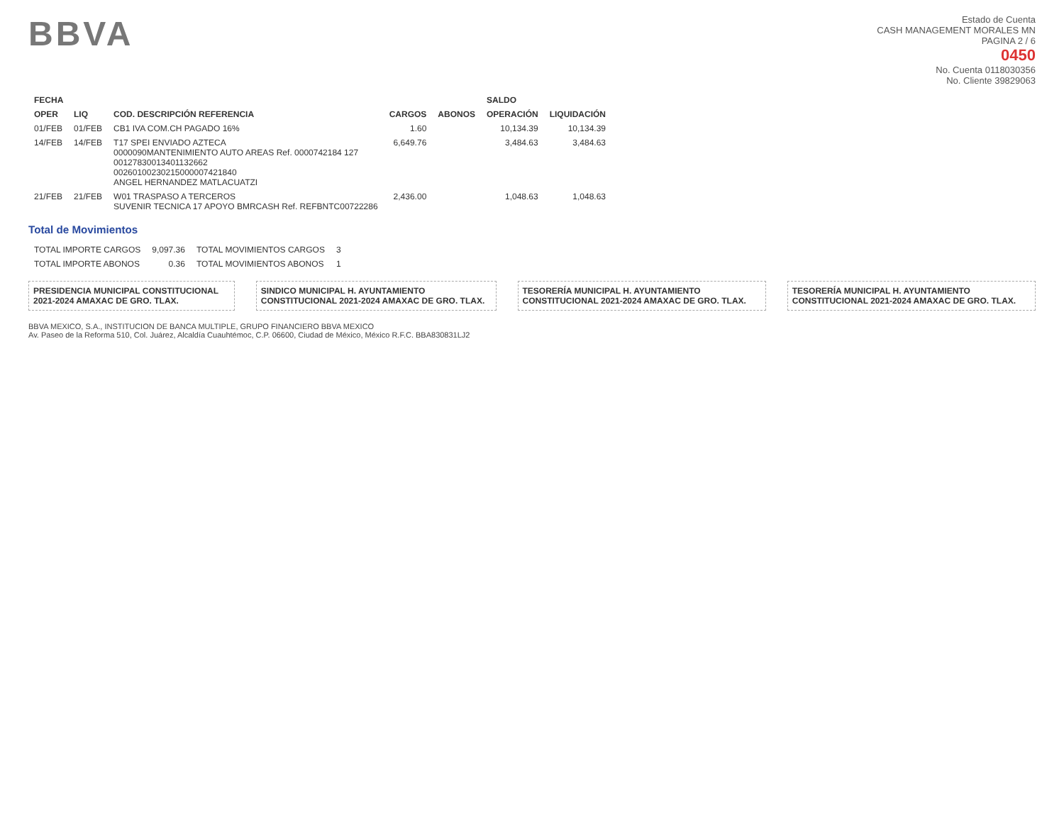BBVA
Estado de Cuenta
CASH MANAGEMENT MORALES MN
PAGINA 2 / 6
0450
No. Cuenta 0118030356
No. Cliente 39829063
| FECHA | | | | | SALDO | |
| --- | --- | --- | --- | --- | --- | --- |
| OPER | LIQ | COD. DESCRIPCIÓN REFERENCIA | CARGOS | ABONOS | OPERACIÓN | LIQUIDACIÓN |
| 01/FEB | 01/FEB | CB1 IVA COM.CH PAGADO 16% | 1.60 | | 10,134.39 | 10,134.39 |
| 14/FEB | 14/FEB | T17 SPEI ENVIADO AZTECA 0000090MANTENIMIENTO AUTO AREAS Ref. 0000742184 127 00127830013401132662 00260100230215000007421840 ANGEL HERNANDEZ MATLACUATZI | 6,649.76 | | 3,484.63 | 3,484.63 |
| 21/FEB | 21/FEB | W01 TRASPASO A TERCEROS SUVENIR TECNICA 17 APOYO BMRCASH Ref. REFBNTC00722286 | 2,436.00 | | 1,048.63 | 1,048.63 |
Total de Movimientos
| TOTAL IMPORTE CARGOS | 9,097.36 | TOTAL MOVIMIENTOS CARGOS | 3 |
| TOTAL IMPORTE ABONOS | 0.36 | TOTAL MOVIMIENTOS ABONOS | 1 |
PRESIDENCIA MUNICIPAL CONSTITUCIONAL 2021-2024 AMAXAC DE GRO. TLAX.
SINDICO MUNICIPAL H. AYUNTAMIENTO CONSTITUCIONAL 2021-2024 AMAXAC DE GRO. TLAX.
TESORERÍA MUNICIPAL H. AYUNTAMIENTO CONSTITUCIONAL 2021-2024 AMAXAC DE GRO. TLAX.
TESORERÍA MUNICIPAL H. AYUNTAMIENTO CONSTITUCIONAL 2021-2024 AMAXAC DE GRO. TLAX.
BBVA MEXICO, S.A., INSTITUCION DE BANCA MULTIPLE, GRUPO FINANCIERO BBVA MEXICO
Av. Paseo de la Reforma 510, Col. Juárez, Alcaldía Cuauhtémoc, C.P. 06600, Ciudad de México, México R.F.C. BBA830831LJ2